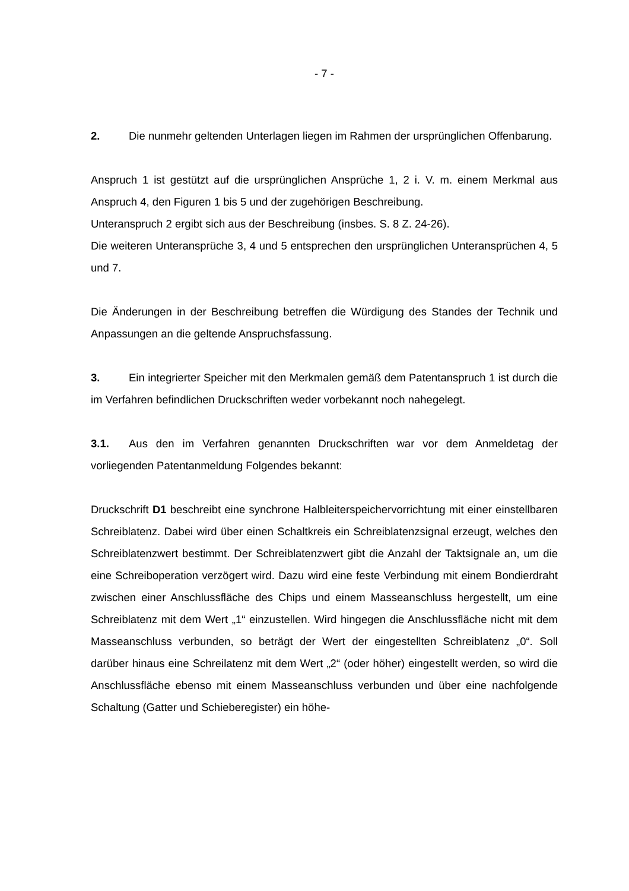- 7 -
2. Die nunmehr geltenden Unterlagen liegen im Rahmen der ursprünglichen Offenbarung.
Anspruch 1 ist gestützt auf die ursprünglichen Ansprüche 1, 2 i. V. m. einem Merkmal aus Anspruch 4, den Figuren 1 bis 5 und der zugehörigen Beschreibung.
Unteranspruch 2 ergibt sich aus der Beschreibung (insbes. S. 8 Z. 24-26).
Die weiteren Unteransprüche 3, 4 und 5 entsprechen den ursprünglichen Unteransprüchen 4, 5 und 7.
Die Änderungen in der Beschreibung betreffen die Würdigung des Standes der Technik und Anpassungen an die geltende Anspruchsfassung.
3. Ein integrierter Speicher mit den Merkmalen gemäß dem Patentanspruch 1 ist durch die im Verfahren befindlichen Druckschriften weder vorbekannt noch nahegelegt.
3.1. Aus den im Verfahren genannten Druckschriften war vor dem Anmeldetag der vorliegenden Patentanmeldung Folgendes bekannt:
Druckschrift D1 beschreibt eine synchrone Halbleiterspeichervorrichtung mit einer einstellbaren Schreiblatenz. Dabei wird über einen Schaltkreis ein Schreiblatenzsignal erzeugt, welches den Schreiblatenzwert bestimmt. Der Schreiblatenzwert gibt die Anzahl der Taktsignale an, um die eine Schreiboperation verzögert wird. Dazu wird eine feste Verbindung mit einem Bondierdraht zwischen einer Anschlussfläche des Chips und einem Masseanschluss hergestellt, um eine Schreiblatenz mit dem Wert „1“ einzustellen. Wird hingegen die Anschlussfläche nicht mit dem Masseanschluss verbunden, so beträgt der Wert der eingestellten Schreiblatenz „0“. Soll darüber hinaus eine Schreilatenz mit dem Wert „2“ (oder höher) eingestellt werden, so wird die Anschlussfläche ebenso mit einem Masseanschluss verbunden und über eine nachfolgende Schaltung (Gatter und Schieberegister) ein höhe-